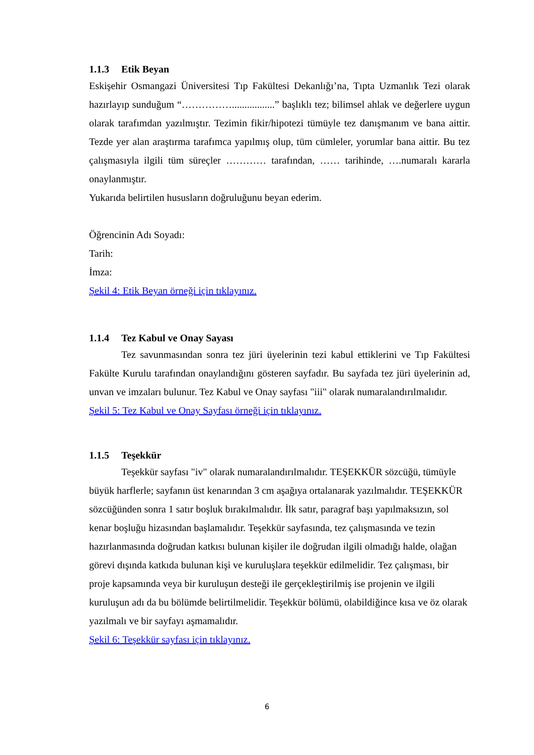1.1.3 Etik Beyan
Eskişehir Osmangazi Üniversitesi Tıp Fakültesi Dekanlığı’na, Tıpta Uzmanlık Tezi olarak hazırlayıp sunduğum “…………….................” başlıklı tez; bilimsel ahlak ve değerlere uygun olarak tarafımdan yazılmıştır. Tezimin fikir/hipotezi tümüyle tez danışmanım ve bana aittir. Tezde yer alan araştırma tarafımca yapılmış olup, tüm cümleler, yorumlar bana aittir. Bu tez çalışmasıyla ilgili tüm süreçler ………… tarafından, …… tarihinde, ….numaralı kararla onaylanmıştır.
Yukarıda belirtilen hususların doğruluğunu beyan ederim.
Öğrencinin Adı Soyadı:
Tarih:
İmza:
Şekil 4: Etik Beyan örneği için tıklayınız.
1.1.4 Tez Kabul ve Onay Sayası
Tez savunmasından sonra tez jüri üyelerinin tezi kabul ettiklerini ve Tıp Fakültesi Fakülte Kurulu tarafından onaylandığını gösteren sayfadır. Bu sayfada tez jüri üyelerinin ad, unvan ve imzaları bulunur. Tez Kabul ve Onay sayfası "iii" olarak numaralandırılmalıdır.
Şekil 5: Tez Kabul ve Onay Sayfası örneği için tıklayınız.
1.1.5 Teşekkür
Teşekkür sayfası "iv" olarak numaralandırılmalıdır. TEŞEKKÜR sözcüğü, tümüyle büyük harflerle; sayfanın üst kenarından 3 cm aşağıya ortalanarak yazılmalıdır. TEŞEKKÜR sözcüğünden sonra 1 satır boşluk bırakılmalıdır. İlk satır, paragraf başı yapılmaksızın, sol kenar boşluğu hizasından başlamalıdır. Teşekkür sayfasında, tez çalışmasında ve tezin hazırlanmasında doğrudan katkısı bulunan kişiler ile doğrudan ilgili olmadığı halde, olağan görevi dışında katkıda bulunan kişi ve kuruluşlara teşekkür edilmelidir. Tez çalışması, bir proje kapsamında veya bir kuruluşun desteği ile gerçekleştirilmiş ise projenin ve ilgili kuruluşun adı da bu bölümde belirtilmelidir. Teşekkür bölümü, olabildiğince kısa ve öz olarak yazılmalı ve bir sayfayı aşmamalıdır.
Şekil 6: Teşekkür sayfası için tıklayınız.
6